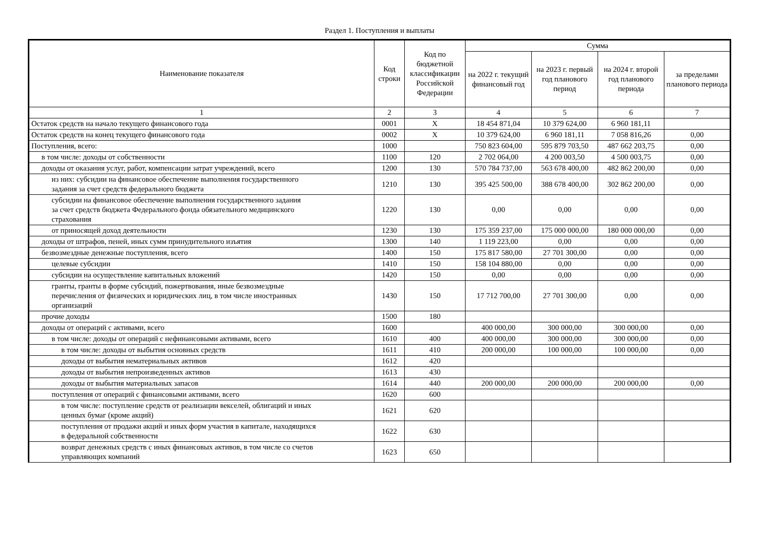Раздел 1. Поступления и выплаты
| Наименование показателя | Код строки | Код по бюджетной классификации Российской Федерации | Сумма | | | |
| --- | --- | --- | --- | --- | --- | --- |
| | | | на 2022 г. текущий финансовый год | на 2023 г. первый год планового период | на 2024 г. второй год планового периода | за пределами планового периода |
| 1 | 2 | 3 | 4 | 5 | 6 | 7 |
| Остаток средств на начало текущего финансового года | 0001 | X | 18 454 871,04 | 10 379 624,00 | 6 960 181,11 | |
| Остаток средств на конец текущего финансового года | 0002 | X | 10 379 624,00 | 6 960 181,11 | 7 058 816,26 | 0,00 |
| Поступления, всего: | 1000 | | 750 823 604,00 | 595 879 703,50 | 487 662 203,75 | 0,00 |
| в том числе: доходы от собственности | 1100 | 120 | 2 702 064,00 | 4 200 003,50 | 4 500 003,75 | 0,00 |
| доходы от оказания услуг, работ, компенсации затрат учреждений, всего | 1200 | 130 | 570 784 737,00 | 563 678 400,00 | 482 862 200,00 | 0,00 |
| из них: субсидии на финансовое обеспечение выполнения государственного задания за счет средств федерального бюджета | 1210 | 130 | 395 425 500,00 | 388 678 400,00 | 302 862 200,00 | 0,00 |
| субсидии на финансовое обеспечение выполнения государственного задания за счет средств бюджета Федерального фонда обязательного медицинского страхования | 1220 | 130 | 0,00 | 0,00 | 0,00 | 0,00 |
| от приносящей доход деятельности | 1230 | 130 | 175 359 237,00 | 175 000 000,00 | 180 000 000,00 | 0,00 |
| доходы от штрафов, пеней, иных сумм принудительного изъятия | 1300 | 140 | 1 119 223,00 | 0,00 | 0,00 | 0,00 |
| безвозмездные денежные поступления, всего | 1400 | 150 | 175 817 580,00 | 27 701 300,00 | 0,00 | 0,00 |
| целевые субсидии | 1410 | 150 | 158 104 880,00 | 0,00 | 0,00 | 0,00 |
| субсидии на осуществление капитальных вложений | 1420 | 150 | 0,00 | 0,00 | 0,00 | 0,00 |
| гранты, гранты в форме субсидий, пожертвования, иные безвозмездные перечисления от физических и юридических лиц, в том числе иностранных организаций | 1430 | 150 | 17 712 700,00 | 27 701 300,00 | 0,00 | 0,00 |
| прочие доходы | 1500 | 180 | | | | |
| доходы от операций с активами, всего | 1600 | | 400 000,00 | 300 000,00 | 300 000,00 | 0,00 |
| в том числе: доходы от операций с нефинансовыми активами, всего | 1610 | 400 | 400 000,00 | 300 000,00 | 300 000,00 | 0,00 |
| в том числе: доходы от выбытия основных средств | 1611 | 410 | 200 000,00 | 100 000,00 | 100 000,00 | 0,00 |
| доходы от выбытия нематериальных активов | 1612 | 420 | | | | |
| доходы от выбытия непроизведенных активов | 1613 | 430 | | | | |
| доходы от выбытия материальных запасов | 1614 | 440 | 200 000,00 | 200 000,00 | 200 000,00 | 0,00 |
| поступления от операций с финансовыми активами, всего | 1620 | 600 | | | | |
| в том числе: поступление средств от реализации векселей, облигаций и иных ценных бумаг (кроме акций) | 1621 | 620 | | | | |
| поступления от продажи акций и иных форм участия в капитале, находящихся в федеральной собственности | 1622 | 630 | | | | |
| возврат денежных средств с иных финансовых активов, в том числе со счетов управляющих компаний | 1623 | 650 | | | | |